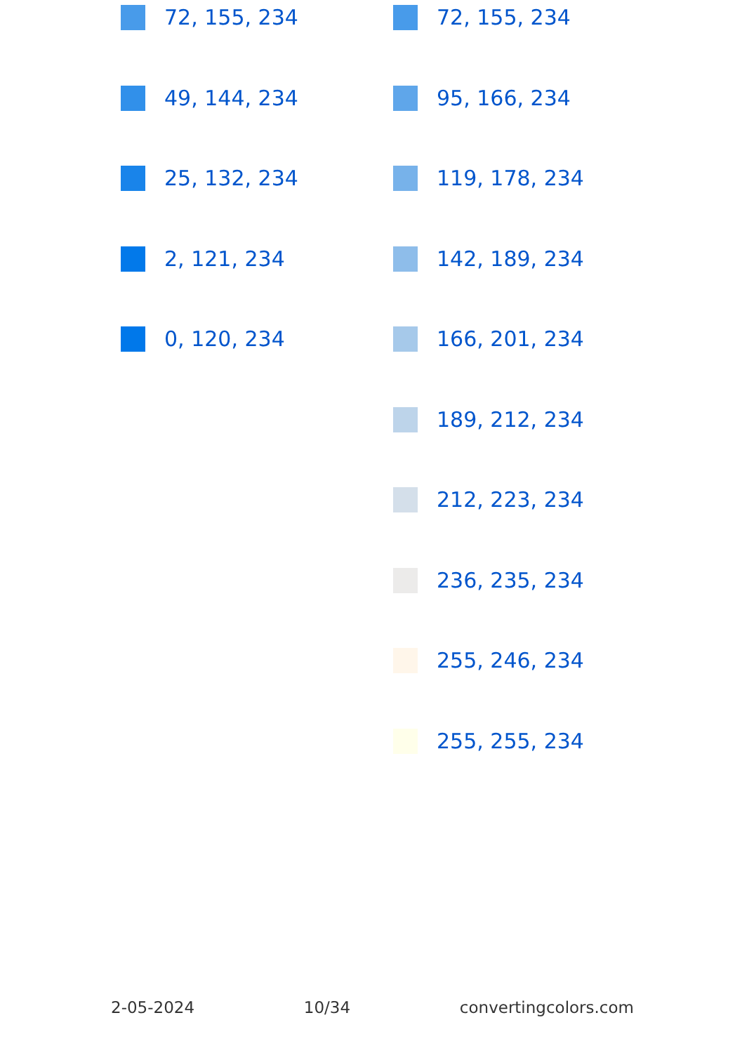72, 155, 234
49, 144, 234
25, 132, 234
2, 121, 234
0, 120, 234
72, 155, 234
95, 166, 234
119, 178, 234
142, 189, 234
166, 201, 234
189, 212, 234
212, 223, 234
236, 235, 234
255, 246, 234
255, 255, 234
2-05-2024 10/34 convertingcolors.com